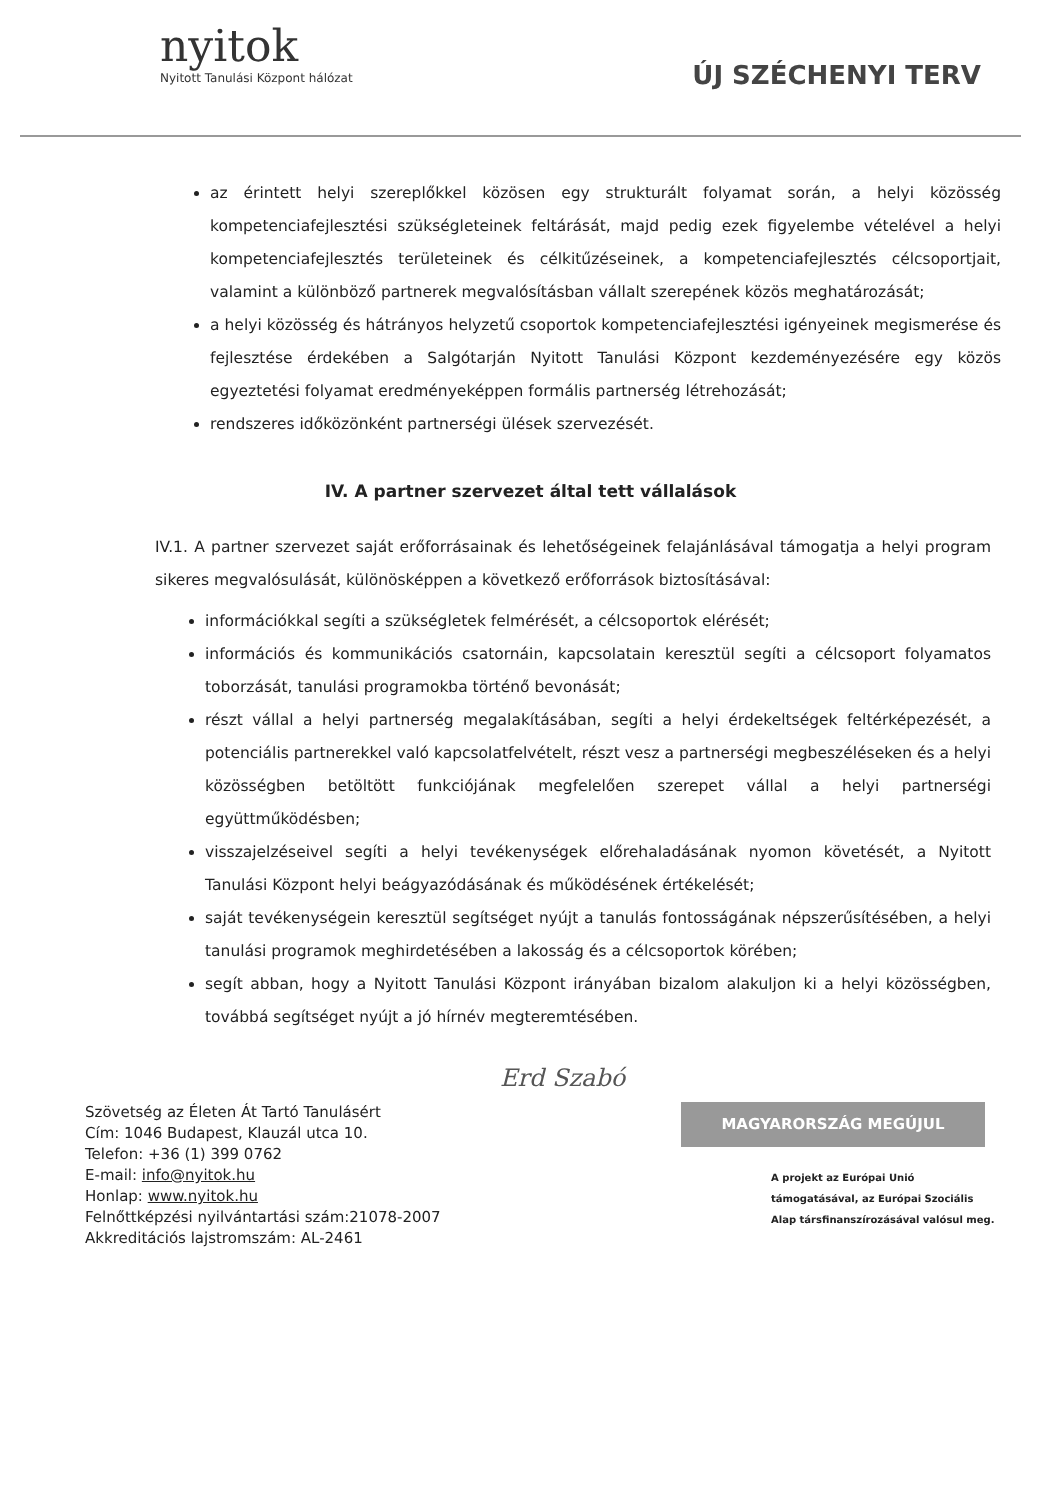nyitok
Nyitott Tanulási Központ hálózat
ÚJ SZÉCHENYI TERV
az érintett helyi szereplőkkel közösen egy strukturált folyamat során, a helyi közösség kompetenciafejlesztési szükségleteinek feltárását, majd pedig ezek figyelembe vételével a helyi kompetenciafejlesztés területeinek és célkitűzéseinek, a kompetenciafejlesztés célcsoportjait, valamint a különböző partnerek megvalósításban vállalt szerepének közös meghatározását;
a helyi közösség és hátrányos helyzetű csoportok kompetenciafejlesztési igényeinek megismerése és fejlesztése érdekében a Salgótarján Nyitott Tanulási Központ kezdeményezésére egy közös egyeztetési folyamat eredményeképpen formális partnerség létrehozását;
rendszeres időközönként partnerségi ülések szervezését.
IV. A partner szervezet által tett vállalások
IV.1. A partner szervezet saját erőforrásainak és lehetőségeinek felajánlásával támogatja a helyi program sikeres megvalósulását, különösképpen a következő erőforrások biztosításával:
információkkal segíti a szükségletek felmérését, a célcsoportok elérését;
információs és kommunikációs csatornáin, kapcsolatain keresztül segíti a célcsoport folyamatos toborzását, tanulási programokba történő bevonását;
részt vállal a helyi partnerség megalakításában, segíti a helyi érdekeltségek feltérképezését, a potenciális partnerekkel való kapcsolatfelvételt, részt vesz a partnerségi megbeszéléseken és a helyi közösségben betöltött funkciójának megfelelően szerepet vállal a helyi partnerségi együttműködésben;
visszajelzéseivel segíti a helyi tevékenységek előrehaladásának nyomon követését, a Nyitott Tanulási Központ helyi beágyazódásának és működésének értékelését;
saját tevékenységein keresztül segítséget nyújt a tanulás fontosságának népszerűsítésében, a helyi tanulási programok meghirdetésében a lakosság és a célcsoportok körében;
segít abban, hogy a Nyitott Tanulási Központ irányában bizalom alakuljon ki a helyi közösségben, továbbá segítséget nyújt a jó hírnév megteremtésében.
Erd Szabó
Szövetség az Életen Át Tartó Tanulásért
Cím: 1046 Budapest, Klauzál utca 10.
Telefon: +36 (1) 399 0762
E-mail: info@nyitok.hu
Honlap: www.nyitok.hu
Felnőttképzési nyilvántartási szám:21078-2007
Akkreditációs lajstromszám: AL-2461
MAGYARORSZÁG MEGÚJUL
A projekt az Európai Unió támogatásával, az Európai Szociális Alap társfinanszírozásával valósul meg.